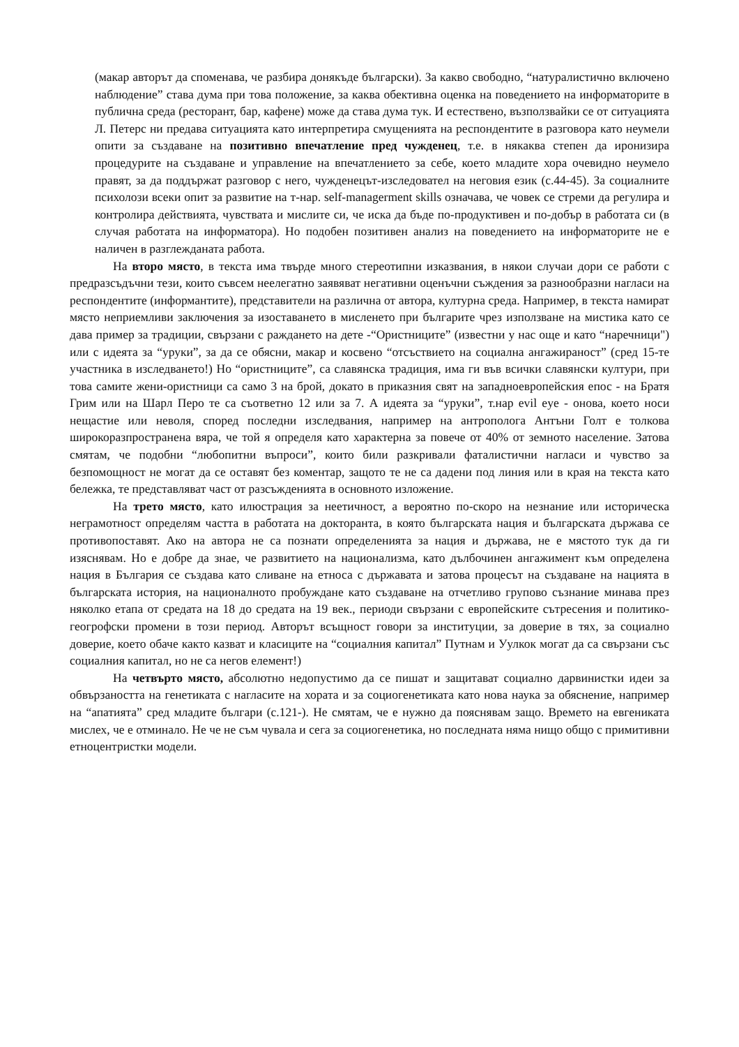(макар авторът да споменава, че разбира донякъде български). За какво свободно, “натуралистично включено наблюдение” става дума при това положение, за каква обективна оценка на поведението на информаторите в публична среда (ресторант, бар, кафене) може да става дума тук. И естествено, възползвайки се от ситуацията Л. Петерс ни предава ситуацията като интерпретира смущенията на респондентите в разговора като неумели опити за създаване на позитивно впечатление пред чужденец, т.е. в някаква степен да иронизира процедурите на създаване и управление на впечатлението за себе, което младите хора очевидно неумело правят, за да поддържат разговор с него, чужденецът-изследовател на неговия език (с.44-45). За социалните психолози всеки опит за развитие на т-нар. self-managerment skills означава, че човек се стреми да регулира и контролира действията, чувствата и мислите си, че иска да бъде по-продуктивен и по-добър в работата си (в случая работата на информатора). Но подобен позитивен анализ на поведението на информаторите не е наличен в разглежданата работа.
На второ място, в текста има твърде много стереотипни изказвания, в някои случаи дори се работи с предразсъдъчни тези, които съвсем неелегатно заявяват негативни оценъчни съждения за разнообразни нагласи на респондентите (информантите), представители на различна от автора, културна среда. Например, в текста намират място неприемливи заключения за изоставането в мисленето при българите чрез използване на мистика като се дава пример за традиции, свързани с раждането на дете -“Ористниците” (известни у нас още и като “наречници") или с идеята за “уруки”, за да се обясни, макар и косвено “отсъствието на социална ангажираност” (сред 15-те участника в изследването!) Но “ористниците”, са славянска традиция, има ги във всички славянски култури, при това самите жени-ористници са само 3 на брой, докато в приказния свят на западноевропейския епос - на Братя Грим или на Шарл Перо те са съответно 12 или за 7. А идеята за “уруки”, т.нар evil eye - онова, което носи нещастие или неволя, според последни изследвания, например на антрополога Антъни Голт е толкова широкоразпространена вяра, че той я определя като характерна за повече от 40% от земното население. Затова смятам, че подобни “любопитни въпроси”, които били разкривали фаталистични нагласи и чувство за безпомощност не могат да се оставят без коментар, защото те не са дадени под линия или в края на текста като бележка, те представляват част от разсъжденията в основното изложение.
На трето място, като илюстрация за неетичност, а вероятно по-скоро на незнание или историческа неграмотност определям частта в работата на докторанта, в която българската нация и българската държава се противопоставят. Ако на автора не са познати определенията за нация и държава, не е мястото тук да ги изяснявам. Но е добре да знае, че развитието на национализма, като дълбочинен ангажимент към определена нация в България се създава като сливане на етноса с държавата и затова процесът на създаване на нацията в българската история, на националното пробуждане като създаване на отчетливо групово съзнание минава през няколко етапа от средата на 18 до средата на 19 век., периоди свързани с европейските сътресения и политико-геогрофски промени в този период. Авторът всъщност говори за институции, за доверие в тях, за социално доверие, което обаче както казват и класиците на “социалния капитал” Путнам и Уулкок могат да са свързани със социалния капитал, но не са негов елемент!)
На четвърто място, абсолютно недопустимо да се пишат и защитават социално дарвинистки идеи за обвързаността на генетиката с нагласите на хората и за социогенетиката като нова наука за обяснение, например на “апатията” сред младите българи (с.121-). Не смятам, че е нужно да пояснявам защо. Времето на евгениката мислех, че е отминало. Не че не съм чувала и сега за социогенетика, но последната няма нищо общо с примитивни етноцентристки модели.